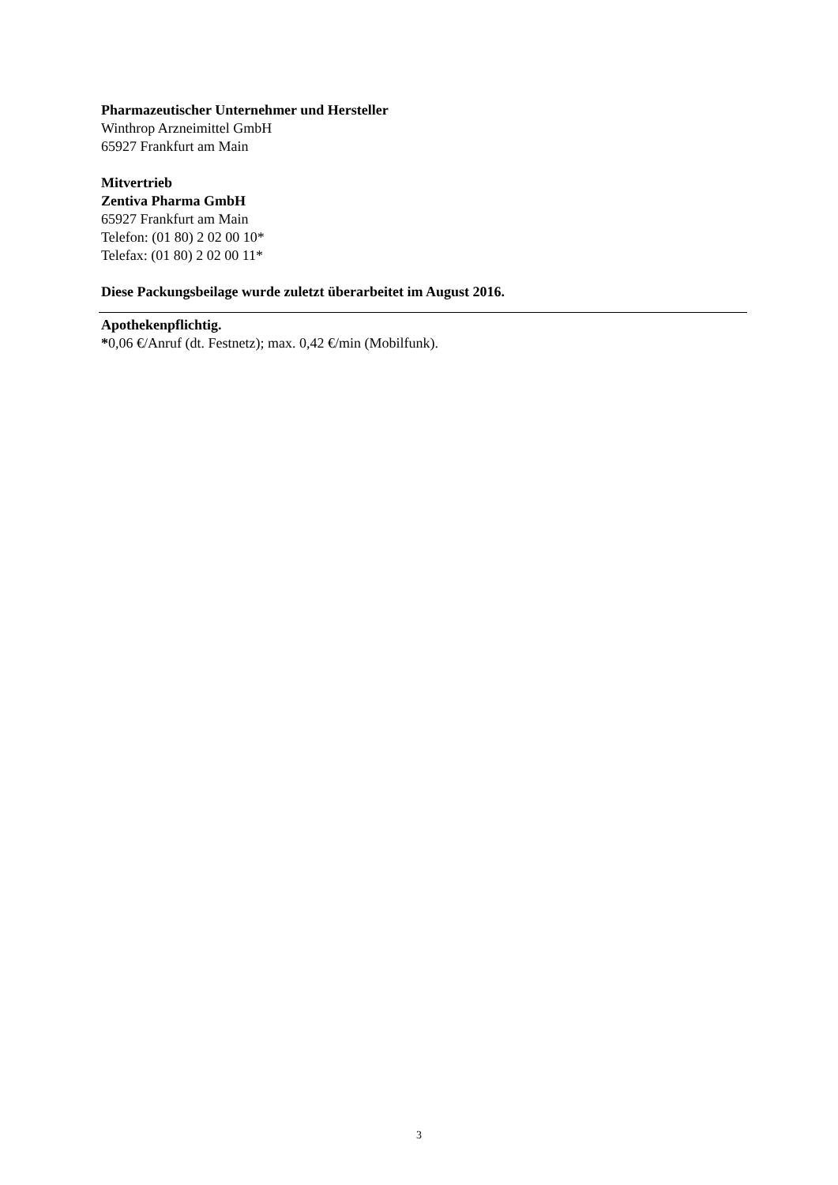Pharmazeutischer Unternehmer und Hersteller
Winthrop Arzneimittel GmbH
65927 Frankfurt am Main
Mitvertrieb
Zentiva Pharma GmbH
65927 Frankfurt am Main
Telefon: (01 80) 2 02 00 10*
Telefax: (01 80) 2 02 00 11*
Diese Packungsbeilage wurde zuletzt überarbeitet im August 2016.
Apothekenpflichtig.
*0,06 €/Anruf (dt. Festnetz); max. 0,42 €/min (Mobilfunk).
3